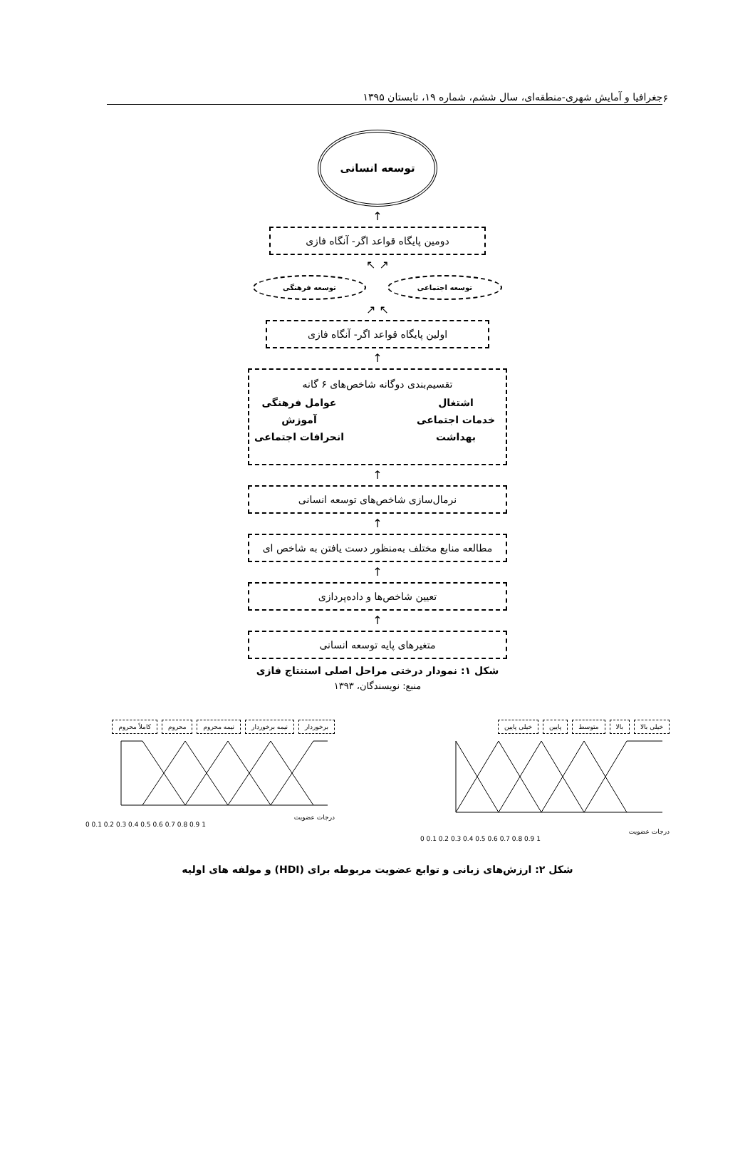۶ جغرافیا و آمایش شهری-منطقه‌ای، سال ششم، شماره ۱۹، تابستان ۱۳۹۵
توسعه انسانی
↑
دومین پایگاه قواعد اگر- آنگاه فازی
↗ ↖
توسعه اجتماعی توسعه فرهنگی
↖ ↗
اولین پایگاه قواعد اگر- آنگاه فازی
↑
تقسیم‌بندی دوگانه شاخص‌های ۶ گانه
اشتغال عوامل فرهنگی خدمات اجتماعی آموزش بهداشت انحرافات اجتماعی
↑
نرمال‌سازی شاخص‌های توسعه انسانی
↑
مطالعه منابع مختلف به‌منظور دست یافتن به شاخص ای
↑
تعیین شاخص‌ها و داده‌پردازی
↑
متغیرهای پایه توسعه انسانی
شکل ۱: نمودار درختی مراحل اصلی استنتاج فازی
منبع: نویسندگان، ۱۳۹۳
خیلی بالا بالا متوسط پایین خیلی پایین
درجات عضویت
0 0.1 0.2 0.3 0.4 0.5 0.6 0.7 0.8 0.9 1
برخوردار نیمه برخوردار نیمه محروم محروم کاملاً محروم
درجات عضویت
0 0.1 0.2 0.3 0.4 0.5 0.6 0.7 0.8 0.9 1
شکل ۲: ارزش‌های زبانی و توابع عضویت مربوطه برای (HDI) و مولفه های اولیه